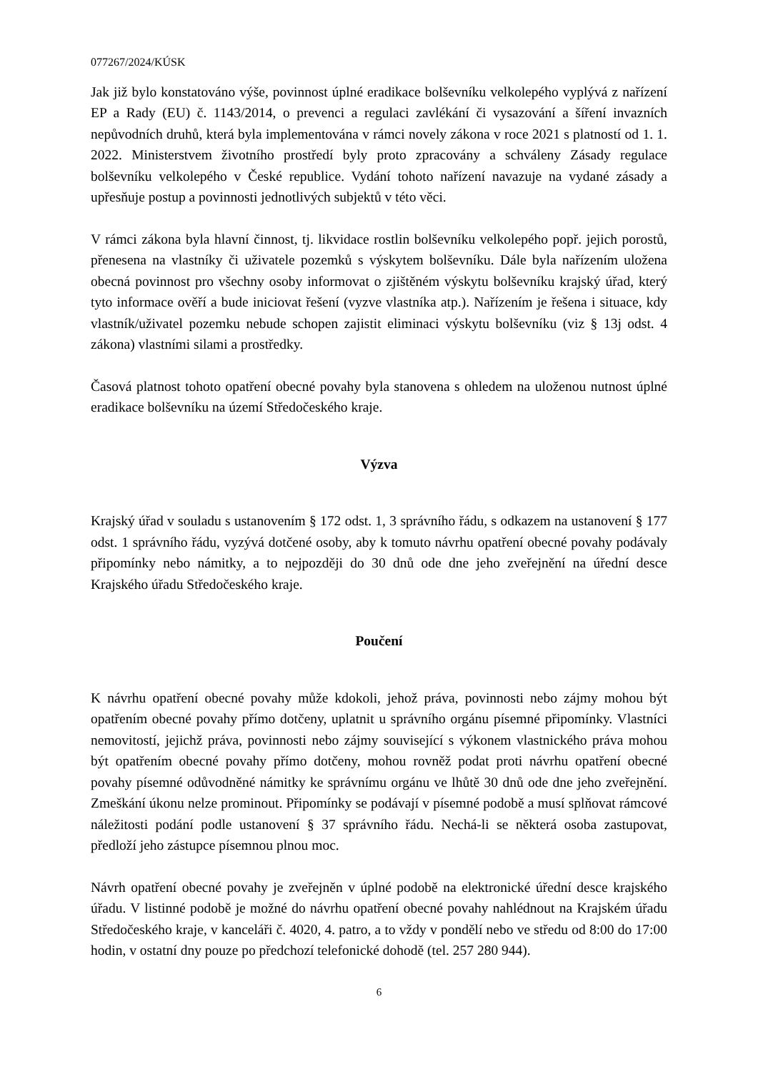077267/2024/KÚSK
Jak již bylo konstatováno výše, povinnost úplné eradikace bolševníku velkolepého vyplývá z nařízení EP a Rady (EU) č. 1143/2014, o prevenci a regulaci zavlékání či vysazování a šíření invazních nepůvodních druhů, která byla implementována v rámci novely zákona v roce 2021 s platností od 1. 1. 2022. Ministerstvem životního prostředí byly proto zpracovány a schváleny Zásady regulace bolševníku velkolepého v České republice. Vydání tohoto nařízení navazuje na vydané zásady a upřesňuje postup a povinnosti jednotlivých subjektů v této věci.
V rámci zákona byla hlavní činnost, tj. likvidace rostlin bolševníku velkolepého popř. jejich porostů, přenesena na vlastníky či uživatele pozemků s výskytem bolševníku. Dále byla nařízením uložena obecná povinnost pro všechny osoby informovat o zjištěném výskytu bolševníku krajský úřad, který tyto informace ověří a bude iniciovat řešení (vyzve vlastníka atp.). Nařízením je řešena i situace, kdy vlastník/uživatel pozemku nebude schopen zajistit eliminaci výskytu bolševníku (viz § 13j odst. 4 zákona) vlastními silami a prostředky.
Časová platnost tohoto opatření obecné povahy byla stanovena s ohledem na uloženou nutnost úplné eradikace bolševníku na území Středočeského kraje.
Výzva
Krajský úřad v souladu s ustanovením § 172 odst. 1, 3 správního řádu, s odkazem na ustanovení § 177 odst. 1 správního řádu, vyzývá dotčené osoby, aby k tomuto návrhu opatření obecné povahy podávaly připomínky nebo námitky, a to nejpozději do 30 dnů ode dne jeho zveřejnění na úřední desce Krajského úřadu Středočeského kraje.
Poučení
K návrhu opatření obecné povahy může kdokoli, jehož práva, povinnosti nebo zájmy mohou být opatřením obecné povahy přímo dotčeny, uplatnit u správního orgánu písemné připomínky. Vlastníci nemovitostí, jejichž práva, povinnosti nebo zájmy související s výkonem vlastnického práva mohou být opatřením obecné povahy přímo dotčeny, mohou rovněž podat proti návrhu opatření obecné povahy písemné odůvodněné námitky ke správnímu orgánu ve lhůtě 30 dnů ode dne jeho zveřejnění. Zmeškání úkonu nelze prominout. Připomínky se podávají v písemné podobě a musí splňovat rámcové náležitosti podání podle ustanovení § 37 správního řádu. Nechá-li se některá osoba zastupovat, předloží jeho zástupce písemnou plnou moc.
Návrh opatření obecné povahy je zveřejněn v úplné podobě na elektronické úřední desce krajského úřadu. V listinné podobě je možné do návrhu opatření obecné povahy nahlédnout na Krajském úřadu Středočeského kraje, v kanceláři č. 4020, 4. patro, a to vždy v pondělí nebo ve středu od 8:00 do 17:00 hodin, v ostatní dny pouze po předchozí telefonické dohodě (tel. 257 280 944).
6